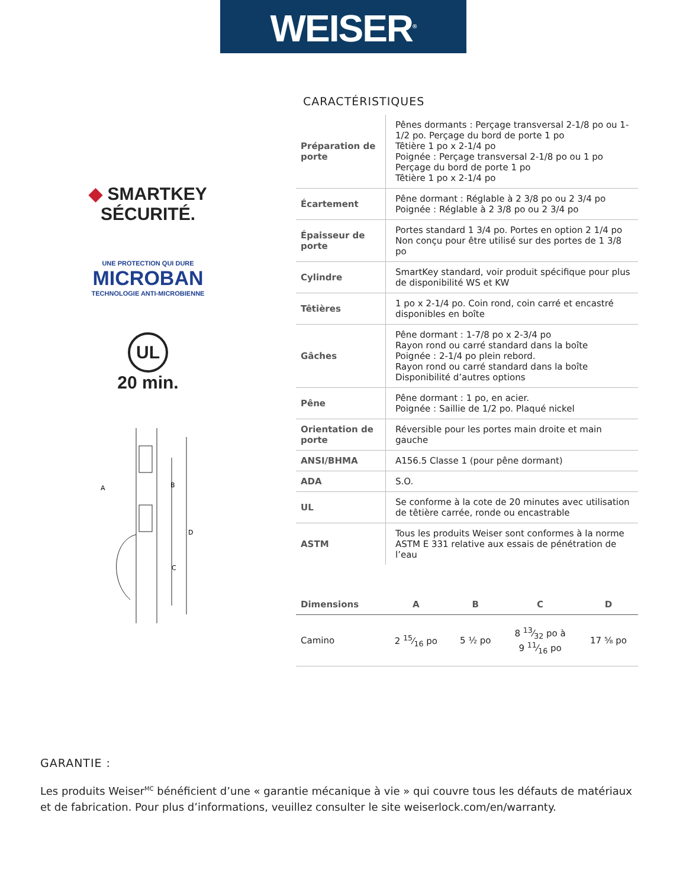WEISER<sup>®</sup>
◆ SMARTKEY
SÉCURITÉ.
UNE PROTECTION QUI DURE
MICROBAN
TECHNOLOGIE ANTI-MICROBIENNE
UL
20 min.
A
B
C
D
CARACTÉRISTIQUES
| Préparation de porte | Pênes dormants : Perçage transversal 2-1/8 po ou 1-1/2 po. Perçage du bord de porte 1 po Têtière 1 po x 2-1/4 po Poignée : Perçage transversal 2-1/8 po ou 1 po Perçage du bord de porte 1 po Têtière 1 po x 2-1/4 po |
| Écartement | Pêne dormant : Réglable à 2 3/8 po ou 2 3/4 po Poignée : Réglable à 2 3/8 po ou 2 3/4 po |
| Épaisseur de porte | Portes standard 1 3/4 po. Portes en option 2 1/4 po Non conçu pour être utilisé sur des portes de 1 3/8 po |
| Cylindre | SmartKey standard, voir produit spécifique pour plus de disponibilité WS et KW |
| Têtières | 1 po x 2-1/4 po. Coin rond, coin carré et encastré disponibles en boîte |
| Gâches | Pêne dormant : 1-7/8 po x 2-3/4 po Rayon rond ou carré standard dans la boîte Poignée : 2-1/4 po plein rebord. Rayon rond ou carré standard dans la boîte Disponibilité d’autres options |
| Pêne | Pêne dormant : 1 po, en acier. Poignée : Saillie de 1/2 po. Plaqué nickel |
| Orientation de porte | Réversible pour les portes main droite et main gauche |
| ANSI/BHMA | A156.5 Classe 1 (pour pêne dormant) |
| ADA | S.O. |
| UL | Se conforme à la cote de 20 minutes avec utilisation de têtière carrée, ronde ou encastrable |
| ASTM | Tous les produits Weiser sont conformes à la norme ASTM E 331 relative aux essais de pénétration de l’eau |
| Dimensions | A | B | C | D |
| --- | --- | --- | --- | --- |
| Camino | 2 15⁄16 po | 5 ½ po | 8 13⁄32 po à 9 11⁄16 po | 17 ⅝ po |
GARANTIE :
Les produits Weiser<sup>MC</sup> bénéficient d’une « garantie mécanique à vie » qui couvre tous les défauts de matériaux et de fabrication. Pour plus d’informations, veuillez consulter le site weiserlock.com/en/warranty.